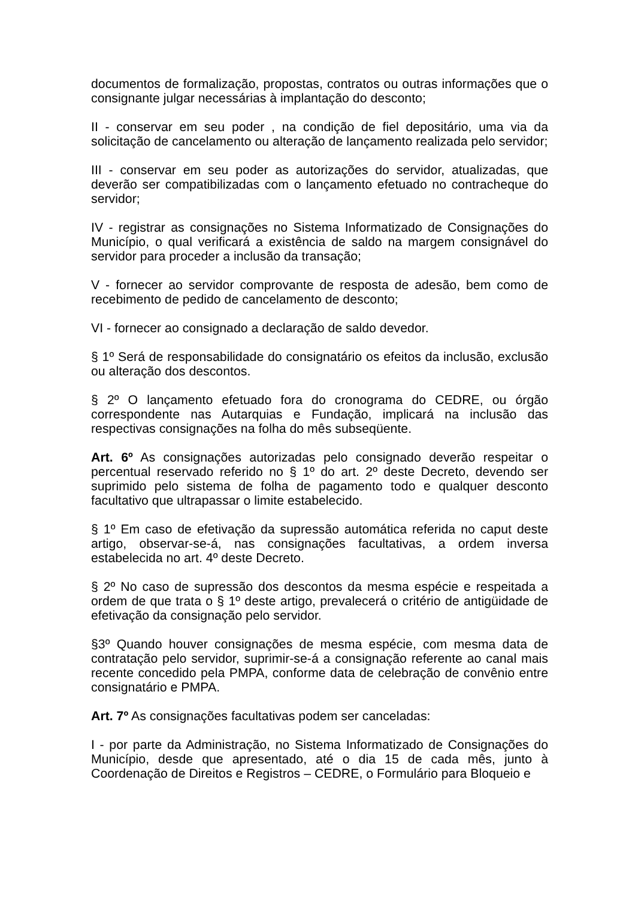documentos de formalização, propostas, contratos ou outras informações que o consignante julgar necessárias à implantação do desconto;
II - conservar em seu poder , na condição de fiel depositário, uma via da solicitação de cancelamento ou alteração de lançamento realizada pelo servidor;
III - conservar em seu poder as autorizações do servidor, atualizadas, que deverão ser compatibilizadas com o lançamento efetuado no contracheque do servidor;
IV - registrar as consignações no Sistema Informatizado de Consignações do Município, o qual verificará a existência de saldo na margem consignável do servidor para proceder a inclusão da transação;
V - fornecer ao servidor comprovante de resposta de adesão, bem como de recebimento de pedido de cancelamento de desconto;
VI - fornecer ao consignado a declaração de saldo devedor.
§ 1º Será de responsabilidade do consignatário os efeitos da inclusão, exclusão ou alteração dos descontos.
§ 2º O lançamento efetuado fora do cronograma do CEDRE, ou órgão correspondente nas Autarquias e Fundação, implicará na inclusão das respectivas consignações na folha do mês subseqüente.
Art. 6º As consignações autorizadas pelo consignado deverão respeitar o percentual reservado referido no § 1º do art. 2º deste Decreto, devendo ser suprimido pelo sistema de folha de pagamento todo e qualquer desconto facultativo que ultrapassar o limite estabelecido.
§ 1º Em caso de efetivação da supressão automática referida no caput deste artigo, observar-se-á, nas consignações facultativas, a ordem inversa estabelecida no art. 4º deste Decreto.
§ 2º No caso de supressão dos descontos da mesma espécie e respeitada a ordem de que trata o § 1º deste artigo, prevalecerá o critério de antigüidade de efetivação da consignação pelo servidor.
§3º Quando houver consignações de mesma espécie, com mesma data de contratação pelo servidor, suprimir-se-á a consignação referente ao canal mais recente concedido pela PMPA, conforme data de celebração de convênio entre consignatário e PMPA.
Art. 7º As consignações facultativas podem ser canceladas:
I - por parte da Administração, no Sistema Informatizado de Consignações do Município, desde que apresentado, até o dia 15 de cada mês, junto à Coordenação de Direitos e Registros – CEDRE, o Formulário para Bloqueio e